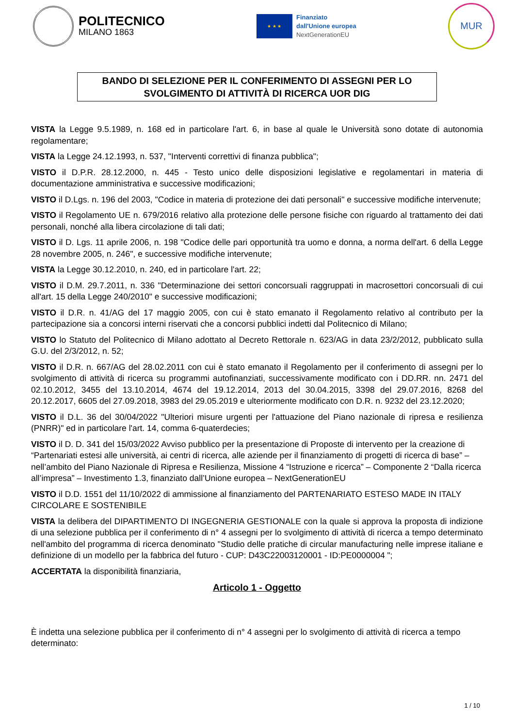POLITECNICO
MILANO 1863
★ ★ ★
Finanziato
dall'Unione europea
NextGenerationEU
MUR
BANDO DI SELEZIONE PER IL CONFERIMENTO DI ASSEGNI PER LO
SVOLGIMENTO DI ATTIVITÀ DI RICERCA UOR DIG
VISTA la Legge 9.5.1989, n. 168 ed in particolare l'art. 6, in base al quale le Università sono dotate di autonomia regolamentare;
VISTA la Legge 24.12.1993, n. 537, "Interventi correttivi di finanza pubblica";
VISTO il D.P.R. 28.12.2000, n. 445 - Testo unico delle disposizioni legislative e regolamentari in materia di documentazione amministrativa e successive modificazioni;
VISTO il D.Lgs. n. 196 del 2003, "Codice in materia di protezione dei dati personali" e successive modifiche intervenute;
VISTO il Regolamento UE n. 679/2016 relativo alla protezione delle persone fisiche con riguardo al trattamento dei dati personali, nonché alla libera circolazione di tali dati;
VISTO il D. Lgs. 11 aprile 2006, n. 198 "Codice delle pari opportunità tra uomo e donna, a norma dell'art. 6 della Legge 28 novembre 2005, n. 246", e successive modifiche intervenute;
VISTA la Legge 30.12.2010, n. 240, ed in particolare l'art. 22;
VISTO il D.M. 29.7.2011, n. 336 "Determinazione dei settori concorsuali raggruppati in macrosettori concorsuali di cui all'art. 15 della Legge 240/2010" e successive modificazioni;
VISTO il D.R. n. 41/AG del 17 maggio 2005, con cui è stato emanato il Regolamento relativo al contributo per la partecipazione sia a concorsi interni riservati che a concorsi pubblici indetti dal Politecnico di Milano;
VISTO lo Statuto del Politecnico di Milano adottato al Decreto Rettorale n. 623/AG in data 23/2/2012, pubblicato sulla G.U. del 2/3/2012, n. 52;
VISTO il D.R. n. 667/AG del 28.02.2011 con cui è stato emanato il Regolamento per il conferimento di assegni per lo svolgimento di attività di ricerca su programmi autofinanziati, successivamente modificato con i DD.RR. nn. 2471 del 02.10.2012, 3455 del 13.10.2014, 4674 del 19.12.2014, 2013 del 30.04.2015, 3398 del 29.07.2016, 8268 del 20.12.2017, 6605 del 27.09.2018, 3983 del 29.05.2019 e ulteriormente modificato con D.R. n. 9232 del 23.12.2020;
VISTO il D.L. 36 del 30/04/2022 "Ulteriori misure urgenti per l'attuazione del Piano nazionale di ripresa e resilienza (PNRR)" ed in particolare l'art. 14, comma 6-quaterdecies;
VISTO il D. D. 341 del 15/03/2022 Avviso pubblico per la presentazione di Proposte di intervento per la creazione di “Partenariati estesi alle università, ai centri di ricerca, alle aziende per il finanziamento di progetti di ricerca di base” – nell’ambito del Piano Nazionale di Ripresa e Resilienza, Missione 4 “Istruzione e ricerca” – Componente 2 “Dalla ricerca all’impresa” – Investimento 1.3, finanziato dall’Unione europea – NextGenerationEU
VISTO il D.D. 1551 del 11/10/2022 di ammissione al finanziamento del PARTENARIATO ESTESO MADE IN ITALY CIRCOLARE E SOSTENIBILE
VISTA la delibera del DIPARTIMENTO DI INGEGNERIA GESTIONALE con la quale si approva la proposta di indizione di una selezione pubblica per il conferimento di n° 4 assegni per lo svolgimento di attività di ricerca a tempo determinato nell'ambito del programma di ricerca denominato "Studio delle pratiche di circular manufacturing nelle imprese italiane e definizione di un modello per la fabbrica del futuro - CUP: D43C22003120001 - ID:PE0000004 ";
ACCERTATA la disponibilità finanziaria,
Articolo 1 - Oggetto
È indetta una selezione pubblica per il conferimento di n° 4 assegni per lo svolgimento di attività di ricerca a tempo determinato:
1 / 10